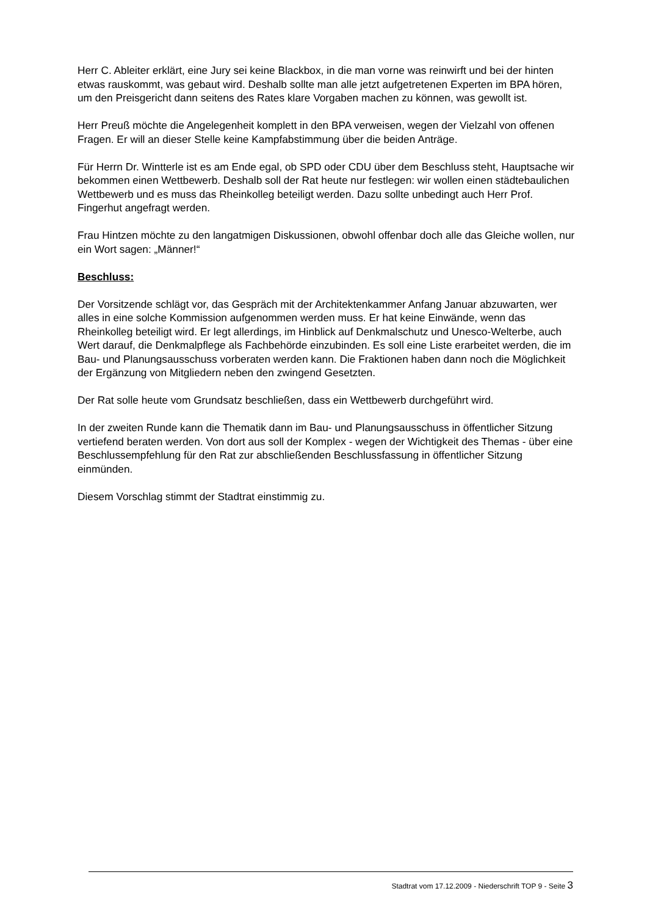Herr C. Ableiter erklärt, eine Jury sei keine Blackbox, in die man vorne was reinwirft und bei der hinten etwas rauskommt, was gebaut wird. Deshalb sollte man alle jetzt aufgetretenen Experten im BPA hören, um den Preisgericht dann seitens des Rates klare Vorgaben machen zu können, was gewollt ist.
Herr Preuß möchte die Angelegenheit komplett in den BPA verweisen, wegen der Vielzahl von offenen Fragen. Er will an dieser Stelle keine Kampfabstimmung über die beiden Anträge.
Für Herrn Dr. Wintterle ist es am Ende egal, ob SPD oder CDU über dem Beschluss steht, Hauptsache wir bekommen einen Wettbewerb. Deshalb soll der Rat heute nur festlegen: wir wollen einen städtebaulichen Wettbewerb und es muss das Rheinkolleg beteiligt werden. Dazu sollte unbedingt auch Herr Prof. Fingerhut angefragt werden.
Frau Hintzen möchte zu den langatmigen Diskussionen, obwohl offenbar doch alle das Gleiche wollen, nur ein Wort sagen: „Männer!“
Beschluss:
Der Vorsitzende schlägt vor, das Gespräch mit der Architektenkammer Anfang Januar abzuwarten, wer alles in eine solche Kommission aufgenommen werden muss. Er hat keine Einwände, wenn das Rheinkolleg beteiligt wird. Er legt allerdings, im Hinblick auf Denkmalschutz und Unesco-Welterbe, auch Wert darauf, die Denkmalpflege als Fachbehörde einzubinden. Es soll eine Liste erarbeitet werden, die im Bau- und Planungsausschuss vorberaten werden kann. Die Fraktionen haben dann noch die Möglichkeit der Ergänzung von Mitgliedern neben den zwingend Gesetzten.
Der Rat solle heute vom Grundsatz beschließen, dass ein Wettbewerb durchgeführt wird.
In der zweiten Runde kann die Thematik dann im Bau- und Planungsausschuss in öffentlicher Sitzung vertiefend beraten werden. Von dort aus soll der Komplex - wegen der Wichtigkeit des Themas - über eine Beschlussempfehlung für den Rat zur abschließenden Beschlussfassung in öffentlicher Sitzung einmünden.
Diesem Vorschlag stimmt der Stadtrat einstimmig zu.
Stadtrat vom 17.12.2009 - Niederschrift TOP 9 - Seite 3